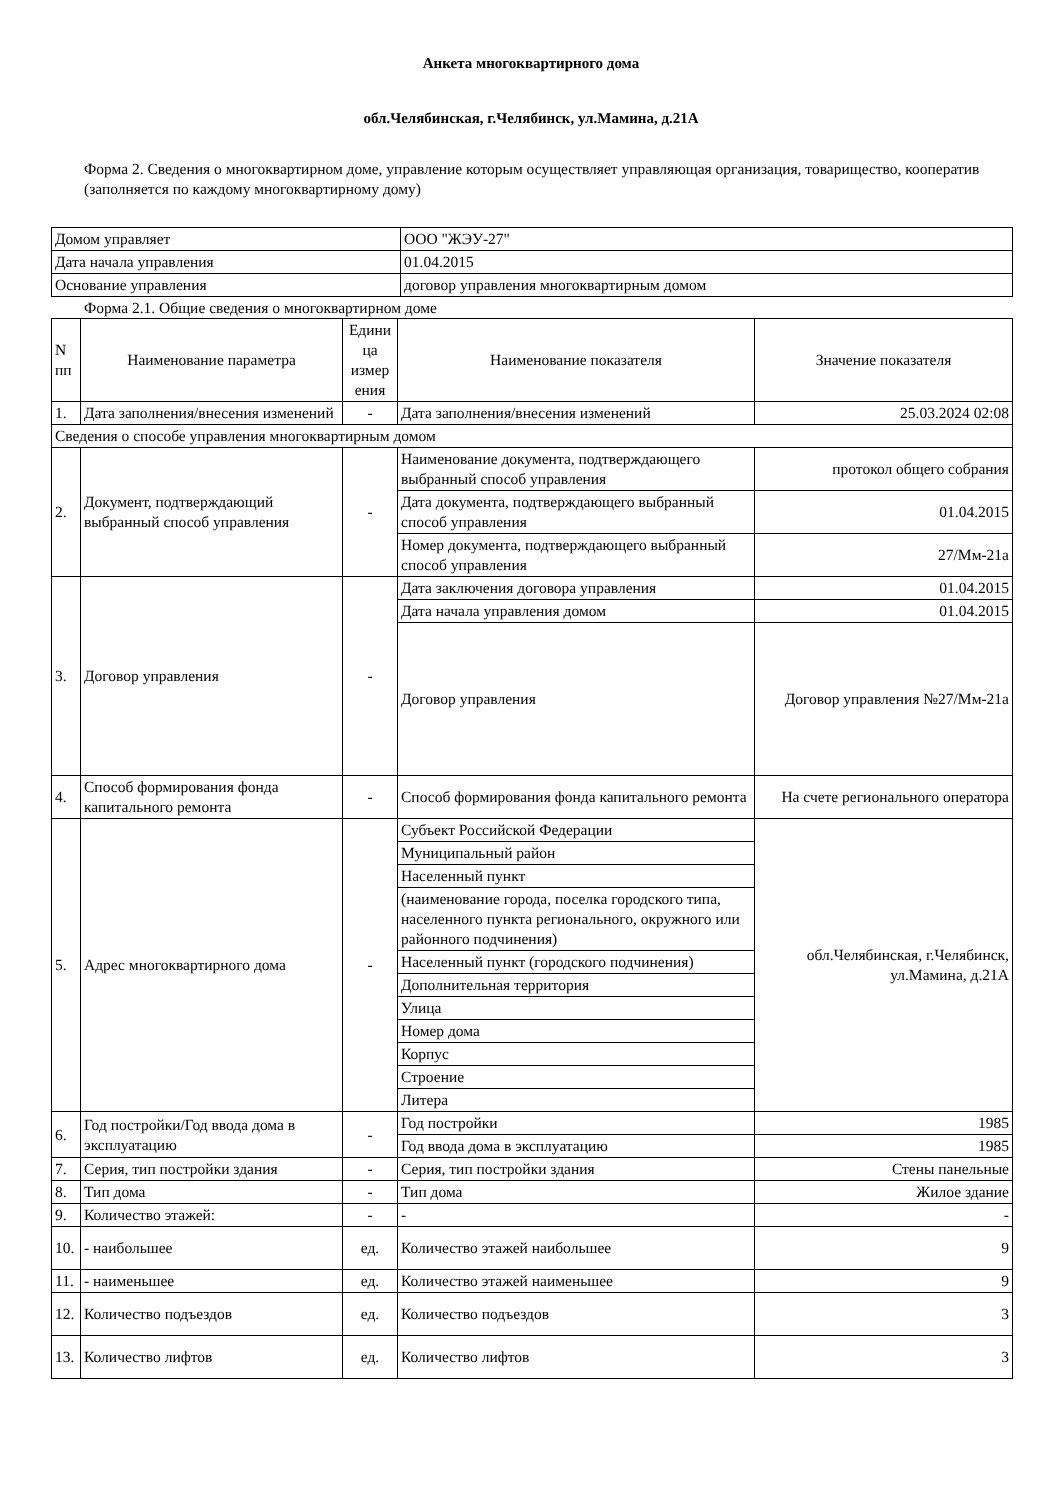Анкета многоквартирного дома
обл.Челябинская, г.Челябинск, ул.Мамина, д.21А
Форма 2. Сведения о многоквартирном доме, управление которым осуществляет управляющая организация, товарищество, кооператив (заполняется по каждому многоквартирному дому)
| Домом управляет | ООО "ЖЭУ-27" |
| Дата начала управления | 01.04.2015 |
| Основание управления | договор управления многоквартирным домом |
Форма 2.1. Общие сведения о многоквартирном доме
| N пп | Наименование параметра | Едини ца измер ения | Наименование показателя | Значение показателя |
| --- | --- | --- | --- | --- |
| 1. | Дата заполнения/внесения изменений | - | Дата заполнения/внесения изменений | 25.03.2024 02:08 |
| Сведения о способе управления многоквартирным домом | | | | |
| 2. | Документ, подтверждающий выбранный способ управления | - | Наименование документа, подтверждающего выбранный способ управления | протокол общего собрания |
| | | | Дата документа, подтверждающего выбранный способ управления | 01.04.2015 |
| | | | Номер документа, подтверждающего выбранный способ управления | 27/Мм-21а |
| 3. | Договор управления | - | Дата заключения договора управления | 01.04.2015 |
| | | | Дата начала управления домом | 01.04.2015 |
| | | | Договор управления | Договор управления №27/Мм-21а |
| 4. | Способ формирования фонда капитального ремонта | - | Способ формирования фонда капитального ремонта | На счете регионального оператора |
| 5. | Адрес многоквартирного дома | - | Субъект Российской Федерации | обл.Челябинская, г.Челябинск, ул.Мамина, д.21А |
| | | | Муниципальный район | |
| | | | Населенный пункт | |
| | | | (наименование города, поселка городского типа, населенного пункта регионального, окружного или районного подчинения) | |
| | | | Населенный пункт (городского подчинения) | |
| | | | Дополнительная территория | |
| | | | Улица | |
| | | | Номер дома | |
| | | | Корпус | |
| | | | Строение | |
| | | | Литера | |
| 6. | Год постройки/Год ввода дома в эксплуатацию | - | Год постройки | 1985 |
| | | | Год ввода дома в эксплуатацию | 1985 |
| 7. | Серия, тип постройки здания | - | Серия, тип постройки здания | Стены панельные |
| 8. | Тип дома | - | Тип дома | Жилое здание |
| 9. | Количество этажей: | - | - | - |
| 10. | - наибольшее | ед. | Количество этажей наибольшее | 9 |
| 11. | - наименьшее | ед. | Количество этажей наименьшее | 9 |
| 12. | Количество подъездов | ед. | Количество подъездов | 3 |
| 13. | Количество лифтов | ед. | Количество лифтов | 3 |